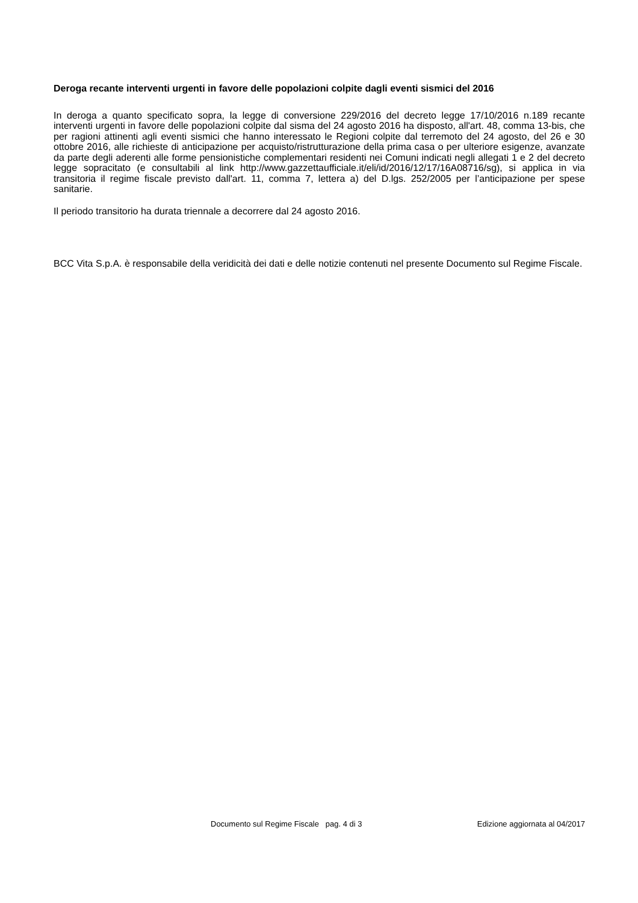Deroga recante interventi urgenti in favore delle popolazioni colpite dagli eventi sismici del 2016
In deroga a quanto specificato sopra, la legge di conversione 229/2016 del decreto legge 17/10/2016 n.189 recante interventi urgenti in favore delle popolazioni colpite dal sisma del 24 agosto 2016 ha disposto, all'art. 48, comma 13-bis, che per ragioni attinenti agli eventi sismici che hanno interessato le Regioni colpite dal terremoto del 24 agosto, del 26 e 30 ottobre 2016, alle richieste di anticipazione per acquisto/ristrutturazione della prima casa o per ulteriore esigenze, avanzate da parte degli aderenti alle forme pensionistiche complementari residenti nei Comuni indicati negli allegati 1 e 2 del decreto legge sopracitato (e consultabili al link http://www.gazzettaufficiale.it/eli/id/2016/12/17/16A08716/sg), si applica in via transitoria il regime fiscale previsto dall'art. 11, comma 7, lettera a) del D.lgs. 252/2005 per l’anticipazione per spese sanitarie.
Il periodo transitorio ha durata triennale a decorrere dal 24 agosto 2016.
BCC Vita S.p.A. è responsabile della veridicità dei dati e delle notizie contenuti nel presente Documento sul Regime Fiscale.
Documento sul Regime Fiscale pag. 4 di 3 Edizione aggiornata al 04/2017